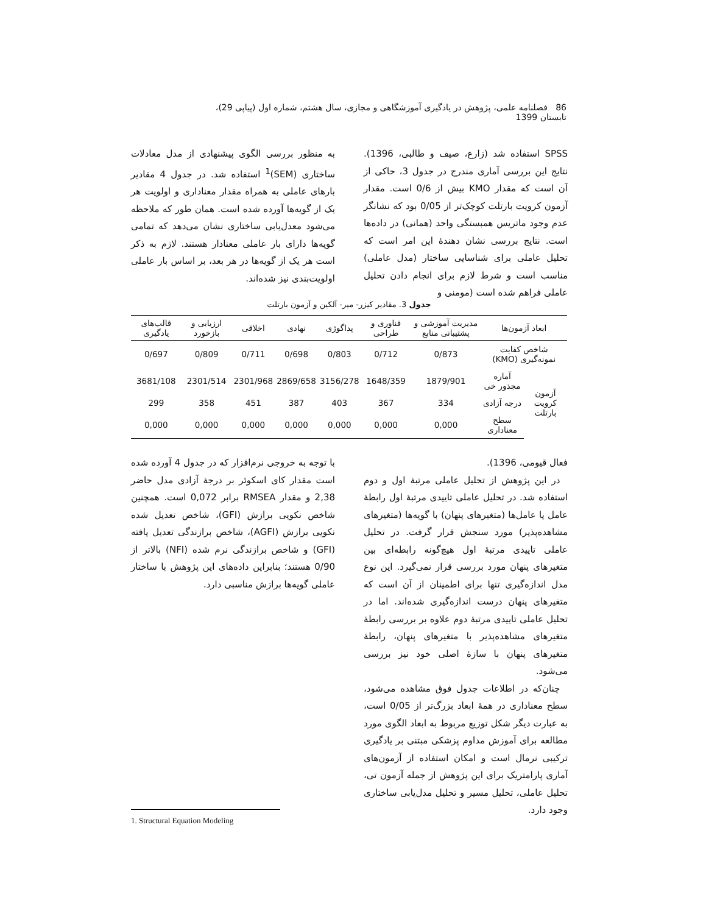86 فصلنامه علمی، پژوهش در یادگیری آموزشگاهی و مجازی، سال هشتم، شماره اول (پیاپی 29)، تابستان 1399
SPSS استفاده شد (زارع، صیف و طالبی، 1396). نتایج این بررسی آماری مندرج در جدول 3، حاکی از آن است که مقدار KMO بیش از 0/6 است. مقدار آزمون کرویت بارتلت کوچک‌تر از 0/05 بود که نشانگر عدم وجود ماتریس همبستگی واحد (همانی) در داده‌ها است. نتایج بررسی نشان دهندهٔ این امر است که تحلیل عاملی برای شناسایی ساختار (مدل عاملی) مناسب است و شرط لازم برای انجام دادن تحلیل عاملی فراهم شده است (مومنی و
به منظور بررسی الگوی پیشنهادی از مدل معادلات ساختاری (SEM)<sup>1</sup> استفاده شد. در جدول 4 مقادیر بارهای عاملی به همراه مقدار معناداری و اولویت هر یک از گویه‌ها آورده شده است. همان طور که ملاحظه می‌شود معدل‌یابی ساختاری نشان می‌دهد که تمامی گویه‌ها دارای بار عاملی معنادار هستند. لازم به ذکر است هر یک از گویه‌ها در هر بعد، بر اساس بار عاملی اولویت‌بندی نیز شده‌اند.
جدول 3. مقادیر کیزر- میر- آلکین و آزمون بارتلت
| ابعاد آزمون‌ها | | مدیریت آموزشی و پشتیبانی منابع | فناوری و طراحی | پداگوژی | نهادی | اخلاقی | ارزیابی و بازخورد | قالب‌های یادگیری |
| --- | --- | --- | --- | --- | --- | --- | --- | --- |
| شاخص کفایت نمونه‌گیری (KMO) | | 0/873 | 0/712 | 0/803 | 0/698 | 0/711 | 0/809 | 0/697 |
| آزمون کرویت بارتلت | آماره مجذور خی | 1879/901 | 1648/359 | 3156/278 | 2869/658 | 2301/968 | 2301/514 | 3681/108 |
| | درجه آزادی | 334 | 367 | 403 | 387 | 451 | 358 | 299 |
| | سطح معناداری | 0,000 | 0,000 | 0,000 | 0,000 | 0,000 | 0,000 | 0,000 |
فعال قیومی، 1396).
در این پژوهش از تحلیل عاملی مرتبهٔ اول و دوم استفاده شد. در تحلیل عاملی تاییدی مرتبهٔ اول رابطهٔ عامل یا عامل‌ها (متغیرهای پنهان) با گویه‌ها (متغیرهای مشاهده‌پذیر) مورد سنجش قرار گرفت. در تحلیل عاملی تاییدی مرتبهٔ اول هیچ‌گونه رابطه‌ای بین متغیرهای پنهان مورد بررسی قرار نمی‌گیرد. این نوع مدل اندازه‌گیری تنها برای اطمینان از آن است که متغیرهای پنهان درست اندازه‌گیری شده‌اند. اما در تحلیل عاملی تاییدی مرتبهٔ دوم علاوه بر بررسی رابطهٔ متغیرهای مشاهده‌پذیر با متغیرهای پنهان، رابطهٔ متغیرهای پنهان با سازهٔ اصلی خود نیز بررسی می‌شود.
چنان‌که در اطلاعات جدول فوق مشاهده می‌شود، سطح معناداری در همهٔ ابعاد بزرگ‌تر از 0/05 است، به عبارت دیگر شکل توزیع مربوط به ابعاد الگوی مورد مطالعه برای آموزش مداوم پزشکی مبتنی بر یادگیری ترکیبی نرمال است و امکان استفاده از آزمون‌های آماری پارامتریک برای این پژوهش از جمله آزمون تی، تحلیل عاملی، تحلیل مسیر و تحلیل مدل‌یابی ساختاری وجود دارد.
با توجه به خروجی نرم‌افزار که در جدول 4 آورده شده است مقدار کای اسکوئر بر درجهٔ آزادی مدل حاضر 2,38 و مقدار RMSEA برابر 0,072 است. همچنین شاخص نکویی برازش (GFI)، شاخص تعدیل شده نکویی برازش (AGFI)، شاخص برازندگی تعدیل یافته (GFI) و شاخص برازندگی نرم شده (NFI) بالاتر از 0/90 هستند؛ بنابراین داده‌های این پژوهش با ساختار عاملی گویه‌ها برازش مناسبی دارد.
1. Structural Equation Modeling